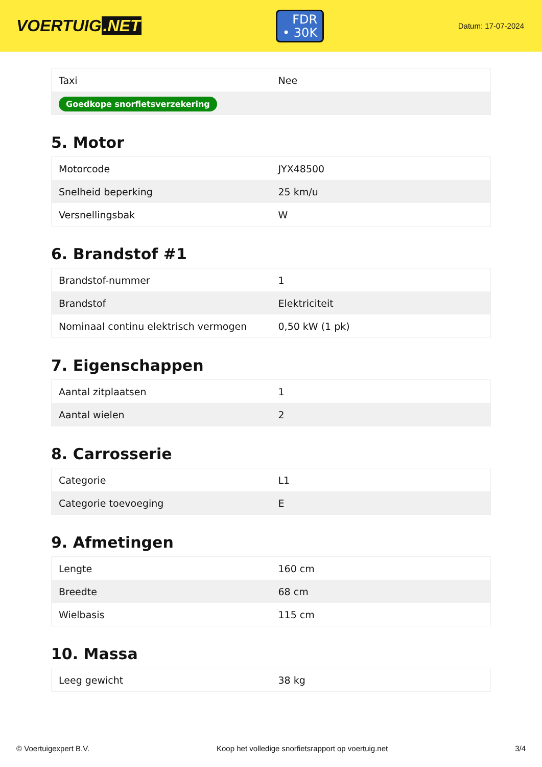VOERTUIG.NET
FDR
• 30K
Datum: 17-07-2024
| Taxi | Nee |
| Goedkope snorfietsverzekering | |
5. Motor
| Motorcode | JYX48500 |
| Snelheid beperking | 25 km/u |
| Versnellingsbak | W |
6. Brandstof #1
| Brandstof-nummer | 1 |
| Brandstof | Elektriciteit |
| Nominaal continu elektrisch vermogen | 0,50 kW (1 pk) |
7. Eigenschappen
| Aantal zitplaatsen | 1 |
| Aantal wielen | 2 |
8. Carrosserie
| Categorie | L1 |
| Categorie toevoeging | E |
9. Afmetingen
| Lengte | 160 cm |
| Breedte | 68 cm |
| Wielbasis | 115 cm |
10. Massa
| Leeg gewicht | 38 kg |
© Voertuigexpert B.V. Koop het volledige snorfietsrapport op voertuig.net 3/4